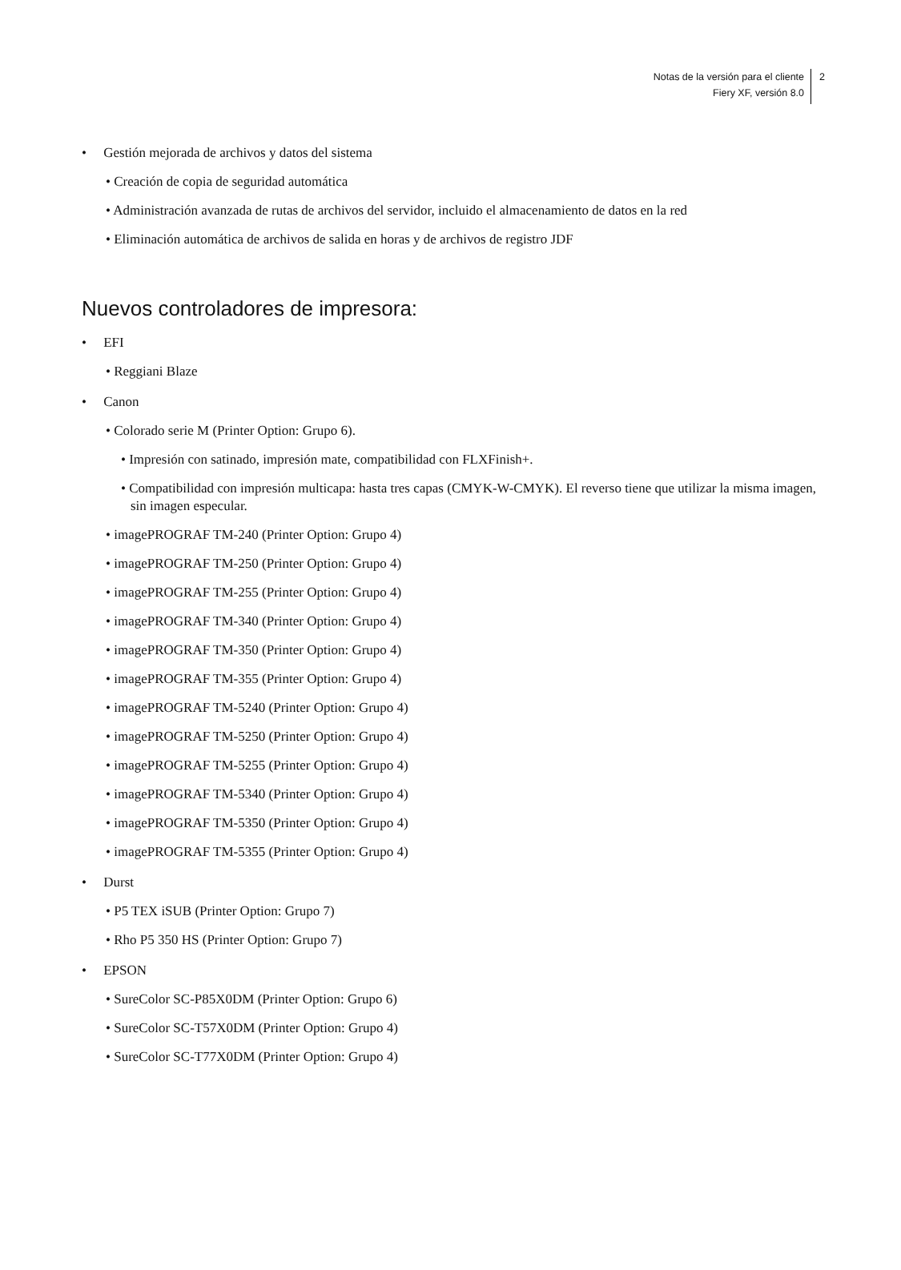Notas de la versión para el cliente
Fiery XF, versión 8.0
2
• Gestión mejorada de archivos y datos del sistema
• Creación de copia de seguridad automática
• Administración avanzada de rutas de archivos del servidor, incluido el almacenamiento de datos en la red
• Eliminación automática de archivos de salida en horas y de archivos de registro JDF
Nuevos controladores de impresora:
• EFI
• Reggiani Blaze
• Canon
• Colorado serie M (Printer Option: Grupo 6).
• Impresión con satinado, impresión mate, compatibilidad con FLXFinish+.
• Compatibilidad con impresión multicapa: hasta tres capas (CMYK-W-CMYK). El reverso tiene que utilizar la misma imagen, sin imagen especular.
• imagePROGRAF TM-240 (Printer Option: Grupo 4)
• imagePROGRAF TM-250 (Printer Option: Grupo 4)
• imagePROGRAF TM-255 (Printer Option: Grupo 4)
• imagePROGRAF TM-340 (Printer Option: Grupo 4)
• imagePROGRAF TM-350 (Printer Option: Grupo 4)
• imagePROGRAF TM-355 (Printer Option: Grupo 4)
• imagePROGRAF TM-5240 (Printer Option: Grupo 4)
• imagePROGRAF TM-5250 (Printer Option: Grupo 4)
• imagePROGRAF TM-5255 (Printer Option: Grupo 4)
• imagePROGRAF TM-5340 (Printer Option: Grupo 4)
• imagePROGRAF TM-5350 (Printer Option: Grupo 4)
• imagePROGRAF TM-5355 (Printer Option: Grupo 4)
• Durst
• P5 TEX iSUB (Printer Option: Grupo 7)
• Rho P5 350 HS (Printer Option: Grupo 7)
• EPSON
• SureColor SC-P85X0DM (Printer Option: Grupo 6)
• SureColor SC-T57X0DM (Printer Option: Grupo 4)
• SureColor SC-T77X0DM (Printer Option: Grupo 4)